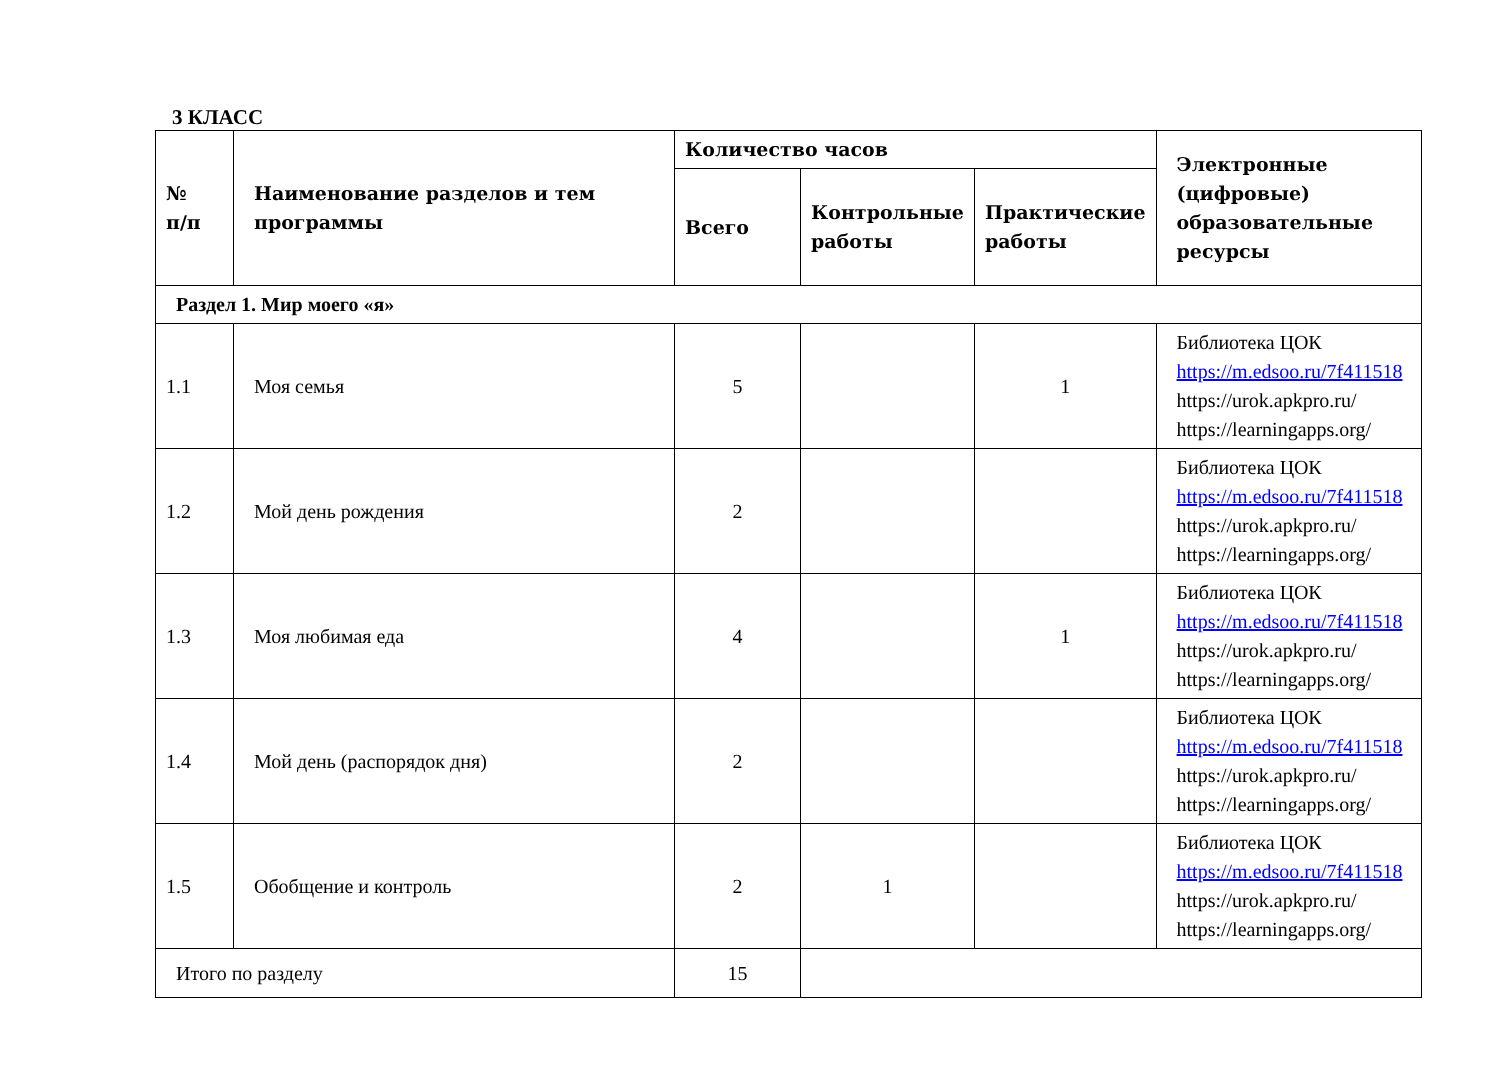3 КЛАСС
| № п/п | Наименование разделов и тем программы | Количество часов | | | Электронные (цифровые) образовательные ресурсы |
| --- | --- | --- | --- | --- | --- |
| | | Всего | Контрольные работы | Практические работы | |
| Раздел 1. Мир моего «я» | | | | | |
| 1.1 | Моя семья | 5 | | 1 | Библиотека ЦОК https://m.edsoo.ru/7f411518 https://urok.apkpro.ru/ https://learningapps.org/ |
| 1.2 | Мой день рождения | 2 | | | Библиотека ЦОК https://m.edsoo.ru/7f411518 https://urok.apkpro.ru/ https://learningapps.org/ |
| 1.3 | Моя любимая еда | 4 | | 1 | Библиотека ЦОК https://m.edsoo.ru/7f411518 https://urok.apkpro.ru/ https://learningapps.org/ |
| 1.4 | Мой день (распорядок дня) | 2 | | | Библиотека ЦОК https://m.edsoo.ru/7f411518 https://urok.apkpro.ru/ https://learningapps.org/ |
| 1.5 | Обобщение и контроль | 2 | 1 | | Библиотека ЦОК https://m.edsoo.ru/7f411518 https://urok.apkpro.ru/ https://learningapps.org/ |
| Итого по разделу | | 15 | | | |